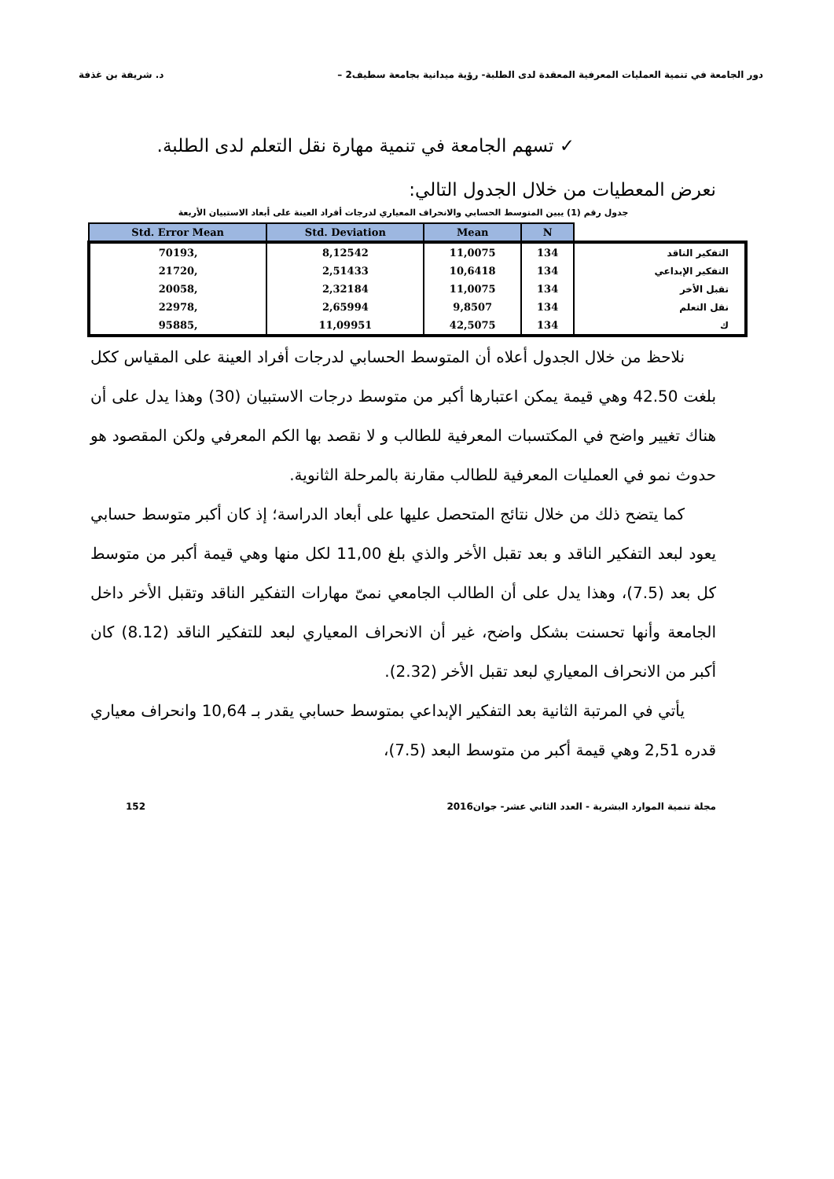دور الجامعة في تنمية العمليات المعرفية المعقدة لدى الطلبة- رؤية ميدانية بجامعة سطيف2 – د. شريفة بن غذفة
✓ تسهم الجامعة في تنمية مهارة نقل التعلم لدى الطلبة.
نعرض المعطيات من خلال الجدول التالي:
جدول رقم (1) يبين المتوسط الحسابي والانحراف المعياري لدرجات أفراد العينة على أبعاد الاستبيان الأربعة
| | N | Mean | Std. Deviation | Std. Error Mean |
| --- | --- | --- | --- | --- |
| التفكير الناقد | 134 | 11,0075 | 8,12542 | ,70193 |
| التفكير الإبداعي | 134 | 10,6418 | 2,51433 | ,21720 |
| تقبل الأخر | 134 | 11,0075 | 2,32184 | ,20058 |
| نقل التعلم | 134 | 9,8507 | 2,65994 | ,22978 |
| ك | 134 | 42,5075 | 11,09951 | ,95885 |
نلاحظ من خلال الجدول أعلاه أن المتوسط الحسابي لدرجات أفراد العينة على المقياس ككل بلغت 42.50 وهي قيمة يمكن اعتبارها أكبر من متوسط درجات الاستبيان (30) وهذا يدل على أن هناك تغيير واضح في المكتسبات المعرفية للطالب و لا نقصد بها الكم المعرفي ولكن المقصود هو حدوث نمو في العمليات المعرفية للطالب مقارنة بالمرحلة الثانوية.
كما يتضح ذلك من خلال نتائج المتحصل عليها على أبعاد الدراسة؛ إذ كان أكبر متوسط حسابي يعود لبعد التفكير الناقد و بعد تقبل الأخر والذي بلغ 11,00 لكل منها وهي قيمة أكبر من متوسط كل بعد (7.5)، وهذا يدل على أن الطالب الجامعي نمىّ مهارات التفكير الناقد وتقبل الأخر داخل الجامعة وأنها تحسنت بشكل واضح، غير أن الانحراف المعياري لبعد للتفكير الناقد (8.12) كان أكبر من الانحراف المعياري لبعد تقبل الأخر (2.32).
يأتي في المرتبة الثانية بعد التفكير الإبداعي بمتوسط حسابي يقدر بـ 10,64 وانحراف معياري قدره 2,51 وهي قيمة أكبر من متوسط البعد (7.5)،
مجلة تنمية الموارد البشرية - العدد الثاني عشر- جوان2016 152